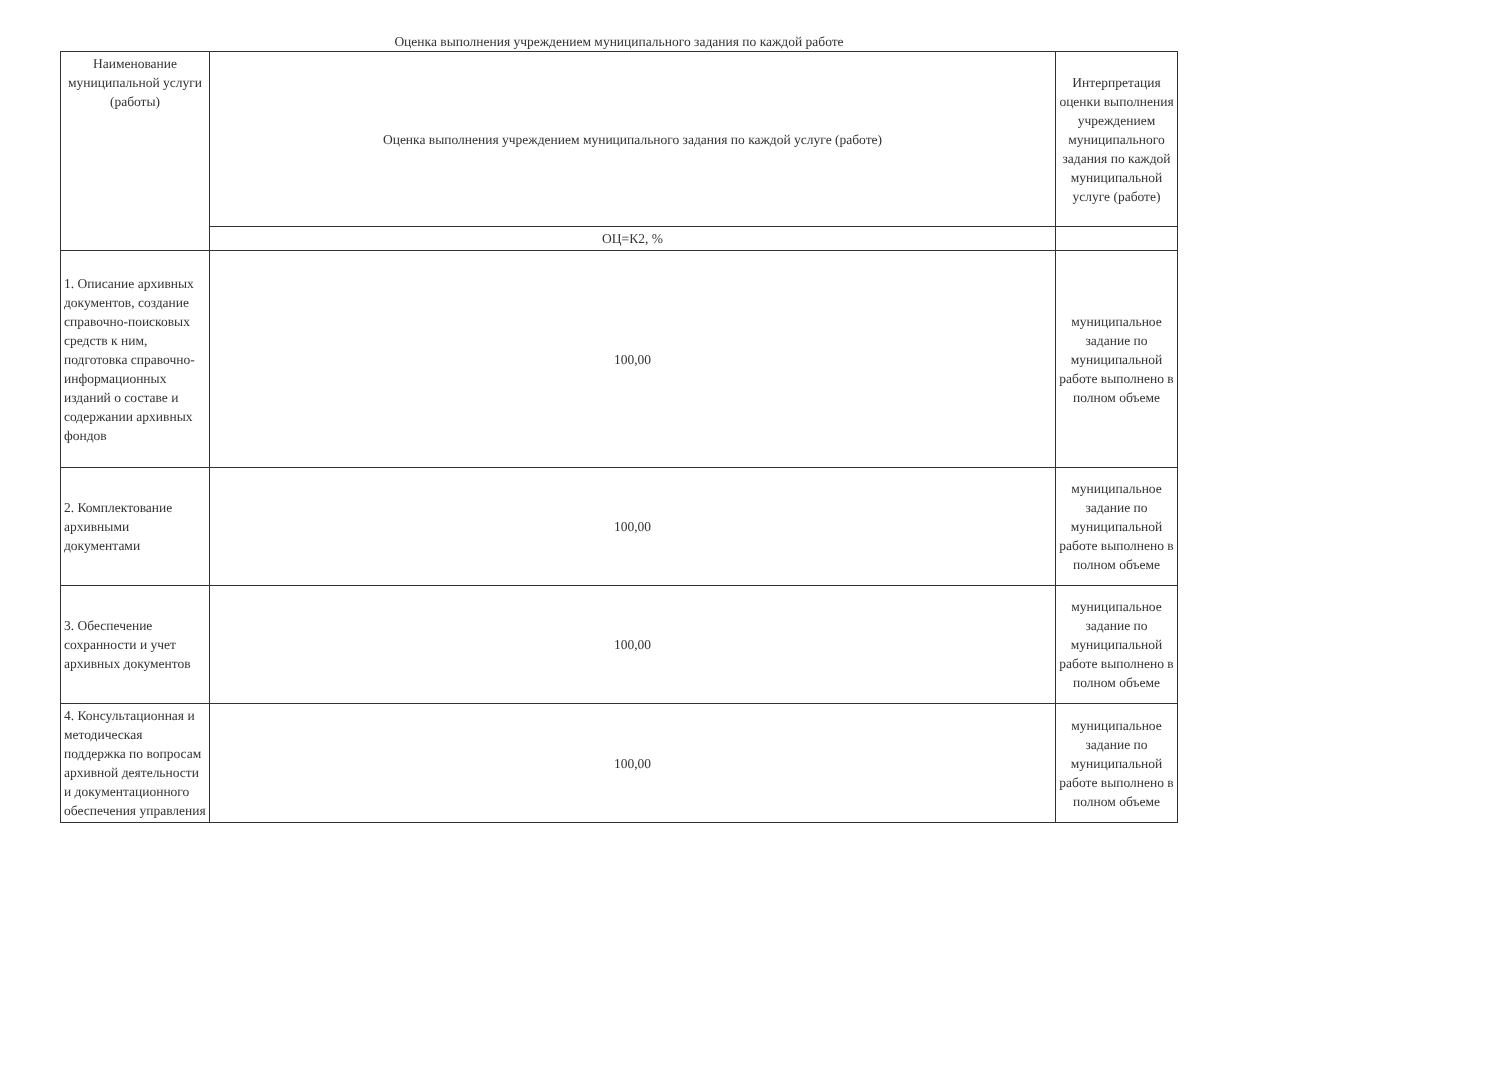Оценка выполнения учреждением муниципального задания по каждой работе
| Наименование муниципальной услуги (работы) | Оценка выполнения учреждением муниципального задания по каждой услуге (работе) | Интерпретация оценки выполнения учреждением муниципального задания по каждой муниципальной услуге (работе) |
| | ОЦ=К2, % | |
| 1. Описание архивных документов, создание справочно-поисковых средств к ним, подготовка справочно-информационных изданий о составе и содержании архивных фондов | 100,00 | муниципальное задание по муниципальной работе выполнено в полном объеме |
| 2. Комплектование архивными документами | 100,00 | муниципальное задание по муниципальной работе выполнено в полном объеме |
| 3. Обеспечение сохранности и учет архивных документов | 100,00 | муниципальное задание по муниципальной работе выполнено в полном объеме |
| 4. Консультационная и методическая поддержка по вопросам архивной деятельности и документационного обеспечения управления | 100,00 | муниципальное задание по муниципальной работе выполнено в полном объеме |